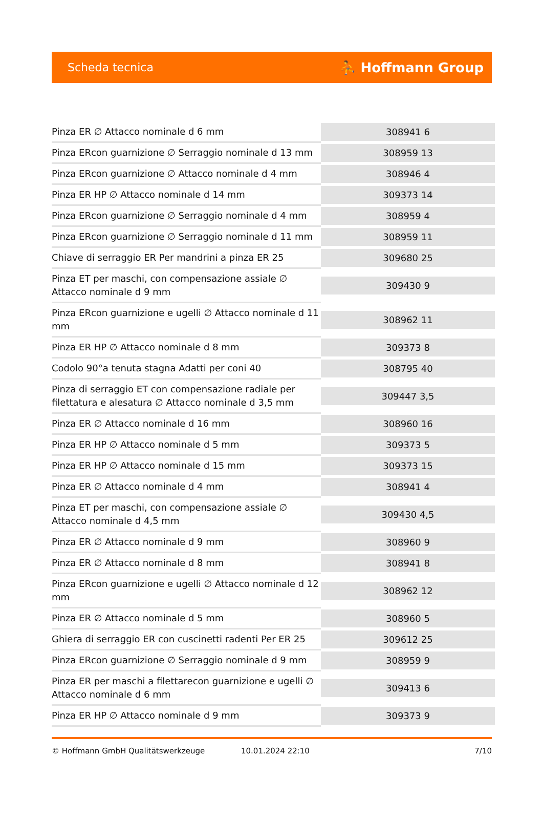Scheda tecnica ⛹ Hoffmann Group
| Pinza ER ∅ Attacco nominale d 6 mm | 308941 6 |
| Pinza ERcon guarnizione ∅ Serraggio nominale d 13 mm | 308959 13 |
| Pinza ERcon guarnizione ∅ Attacco nominale d 4 mm | 308946 4 |
| Pinza ER HP ∅ Attacco nominale d 14 mm | 309373 14 |
| Pinza ERcon guarnizione ∅ Serraggio nominale d 4 mm | 308959 4 |
| Pinza ERcon guarnizione ∅ Serraggio nominale d 11 mm | 308959 11 |
| Chiave di serraggio ER Per mandrini a pinza ER 25 | 309680 25 |
| Pinza ET per maschi, con compensazione assiale ∅ Attacco nominale d 9 mm | 309430 9 |
| Pinza ERcon guarnizione e ugelli ∅ Attacco nominale d 11 mm | 308962 11 |
| Pinza ER HP ∅ Attacco nominale d 8 mm | 309373 8 |
| Codolo 90°a tenuta stagna Adatti per coni 40 | 308795 40 |
| Pinza di serraggio ET con compensazione radiale per filettatura e alesatura ∅ Attacco nominale d 3,5 mm | 309447 3,5 |
| Pinza ER ∅ Attacco nominale d 16 mm | 308960 16 |
| Pinza ER HP ∅ Attacco nominale d 5 mm | 309373 5 |
| Pinza ER HP ∅ Attacco nominale d 15 mm | 309373 15 |
| Pinza ER ∅ Attacco nominale d 4 mm | 308941 4 |
| Pinza ET per maschi, con compensazione assiale ∅ Attacco nominale d 4,5 mm | 309430 4,5 |
| Pinza ER ∅ Attacco nominale d 9 mm | 308960 9 |
| Pinza ER ∅ Attacco nominale d 8 mm | 308941 8 |
| Pinza ERcon guarnizione e ugelli ∅ Attacco nominale d 12 mm | 308962 12 |
| Pinza ER ∅ Attacco nominale d 5 mm | 308960 5 |
| Ghiera di serraggio ER con cuscinetti radenti Per ER 25 | 309612 25 |
| Pinza ERcon guarnizione ∅ Serraggio nominale d 9 mm | 308959 9 |
| Pinza ER per maschi a filettarecon guarnizione e ugelli ∅ Attacco nominale d 6 mm | 309413 6 |
| Pinza ER HP ∅ Attacco nominale d 9 mm | 309373 9 |
© Hoffmann GmbH Qualitätswerkzeuge 10.01.2024 22:10 7/10